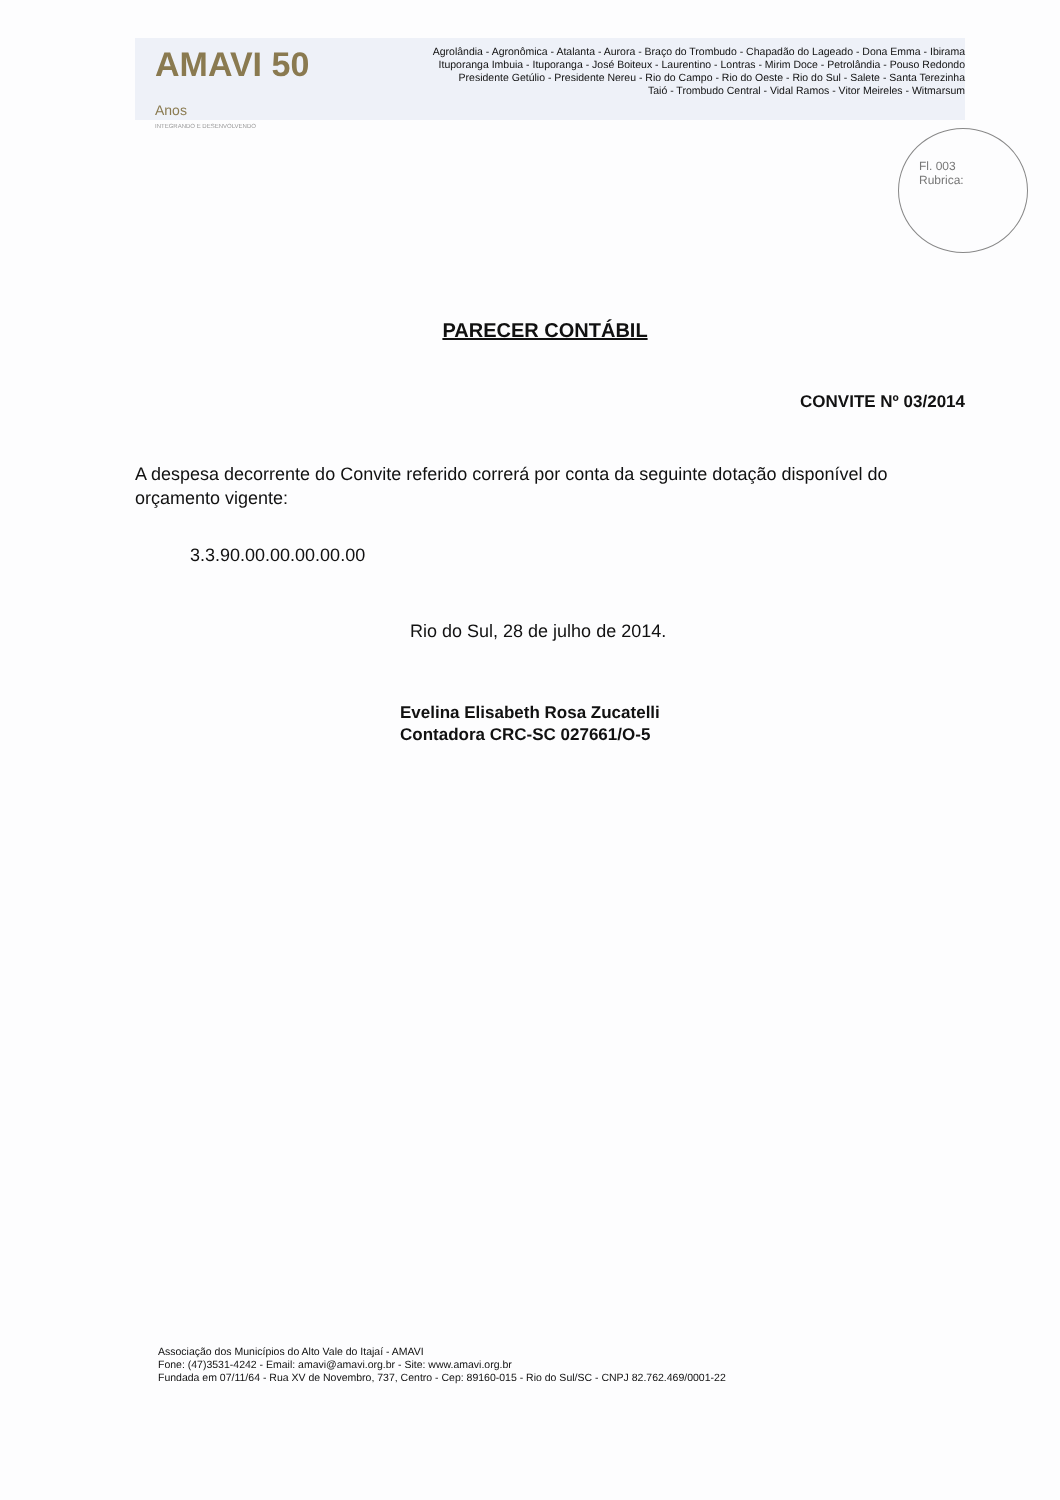AMAVI 50 Anos
INTEGRANDO E DESENVOLVENDO
Agrolândia - Agronômica - Atalanta - Aurora - Braço do Trombudo - Chapadão do Lageado - Dona Emma - Ibirama
Ituporanga Imbuia - Ituporanga - José Boiteux - Laurentino - Lontras - Mirim Doce - Petrolândia - Pouso Redondo
Presidente Getúlio - Presidente Nereu - Rio do Campo - Rio do Oeste - Rio do Sul - Salete - Santa Terezinha
Taió - Trombudo Central - Vidal Ramos - Vitor Meireles - Witmarsum
Fl. 003
Rubrica:
PARECER CONTÁBIL
CONVITE Nº 03/2014
A despesa decorrente do Convite referido correrá por conta da seguinte dotação disponível do orçamento vigente:
3.3.90.00.00.00.00.00
Rio do Sul, 28 de julho de 2014.
Evelina Elisabeth Rosa Zucatelli
Contadora CRC-SC 027661/O-5
Associação dos Municípios do Alto Vale do Itajaí - AMAVI
Fone: (47)3531-4242 - Email: amavi@amavi.org.br - Site: www.amavi.org.br
Fundada em 07/11/64 - Rua XV de Novembro, 737, Centro - Cep: 89160-015 - Rio do Sul/SC - CNPJ 82.762.469/0001-22